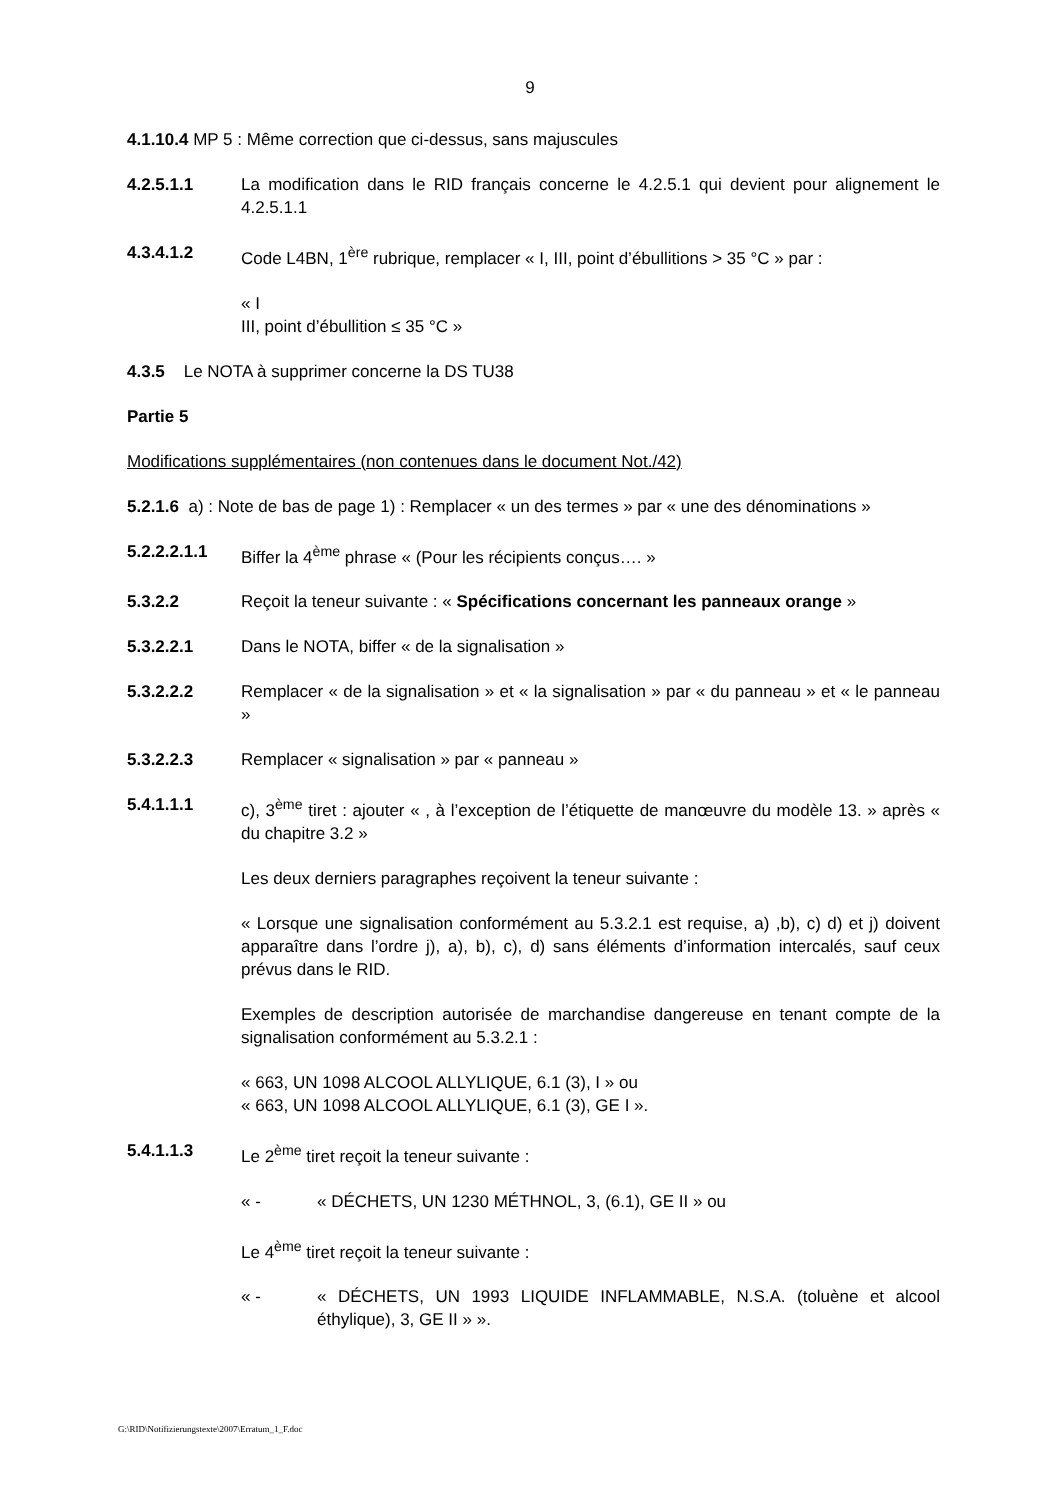9
4.1.10.4 MP 5 : Même correction que ci-dessus, sans majuscules
4.2.5.1.1 La modification dans le RID français concerne le 4.2.5.1 qui devient pour alignement le 4.2.5.1.1
4.3.4.1.2 Code L4BN, 1<sup>ère</sup> rubrique, remplacer « I, III, point d’ébullitions > 35 °C » par :
« I
III, point d’ébullition ≤ 35 °C »
4.3.5 Le NOTA à supprimer concerne la DS TU38
Partie 5
Modifications supplémentaires (non contenues dans le document Not./42)
5.2.1.6 a) : Note de bas de page 1) : Remplacer « un des termes » par « une des dénominations »
5.2.2.2.1.1 Biffer la 4<sup>ème</sup> phrase « (Pour les récipients conçus…. »
5.3.2.2 Reçoit la teneur suivante : « Spécifications concernant les panneaux orange »
5.3.2.2.1 Dans le NOTA, biffer « de la signalisation »
5.3.2.2.2 Remplacer « de la signalisation » et « la signalisation » par « du panneau » et « le panneau »
5.3.2.2.3 Remplacer « signalisation » par « panneau »
5.4.1.1.1 c), 3<sup>ème</sup> tiret : ajouter « , à l’exception de l’étiquette de manœuvre du modèle 13. » après « du chapitre 3.2 »
Les deux derniers paragraphes reçoivent la teneur suivante :
« Lorsque une signalisation conformément au 5.3.2.1 est requise, a) ,b), c) d) et j) doivent apparaître dans l’ordre j), a), b), c), d) sans éléments d’information intercalés, sauf ceux prévus dans le RID.
Exemples de description autorisée de marchandise dangereuse en tenant compte de la signalisation conformément au 5.3.2.1 :
« 663, UN 1098 ALCOOL ALLYLIQUE, 6.1 (3), I » ou
« 663, UN 1098 ALCOOL ALLYLIQUE, 6.1 (3), GE I ».
5.4.1.1.3 Le 2<sup>ème</sup> tiret reçoit la teneur suivante :
« - « DÉCHETS, UN 1230 MÉTHNOL, 3, (6.1), GE II » ou
Le 4<sup>ème</sup> tiret reçoit la teneur suivante :
« - « DÉCHETS, UN 1993 LIQUIDE INFLAMMABLE, N.S.A. (toluène et alcool éthylique), 3, GE II » ».
G:\RID\Notifizierungstexte\2007\Erratum_1_F.doc